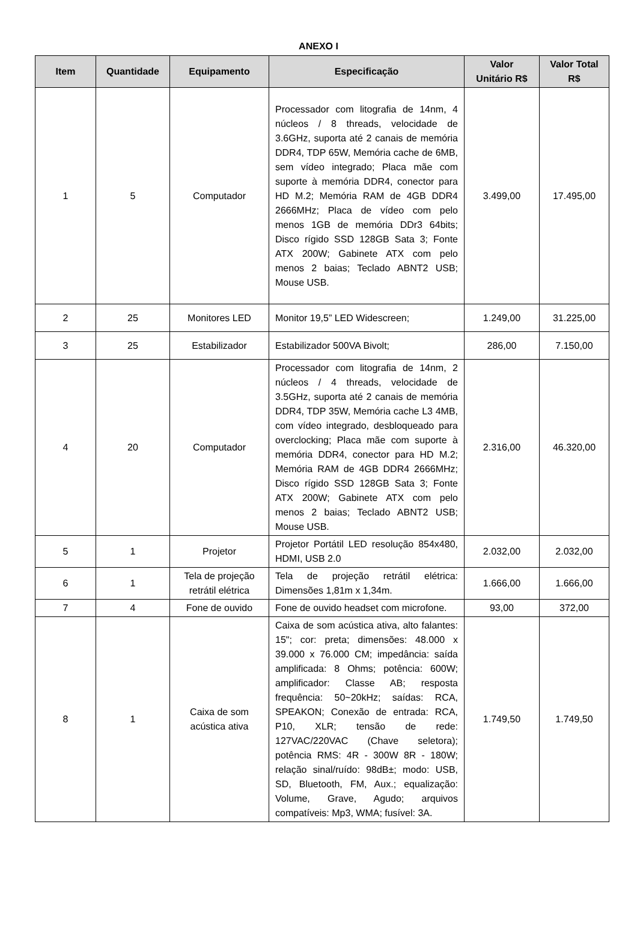ANEXO I
| Item | Quantidade | Equipamento | Especificação | Valor Unitário R$ | Valor Total R$ |
| --- | --- | --- | --- | --- | --- |
| 1 | 5 | Computador | Processador com litografia de 14nm, 4 núcleos / 8 threads, velocidade de 3.6GHz, suporta até 2 canais de memória DDR4, TDP 65W, Memória cache de 6MB, sem vídeo integrado; Placa mãe com suporte à memória DDR4, conector para HD M.2; Memória RAM de 4GB DDR4 2666MHz; Placa de vídeo com pelo menos 1GB de memória DDr3 64bits; Disco rígido SSD 128GB Sata 3; Fonte ATX 200W; Gabinete ATX com pelo menos 2 baias; Teclado ABNT2 USB; Mouse USB. | 3.499,00 | 17.495,00 |
| 2 | 25 | Monitores LED | Monitor 19,5” LED Widescreen; | 1.249,00 | 31.225,00 |
| 3 | 25 | Estabilizador | Estabilizador 500VA Bivolt; | 286,00 | 7.150,00 |
| 4 | 20 | Computador | Processador com litografia de 14nm, 2 núcleos / 4 threads, velocidade de 3.5GHz, suporta até 2 canais de memória DDR4, TDP 35W, Memória cache L3 4MB, com vídeo integrado, desbloqueado para overclocking; Placa mãe com suporte à memória DDR4, conector para HD M.2; Memória RAM de 4GB DDR4 2666MHz; Disco rígido SSD 128GB Sata 3; Fonte ATX 200W; Gabinete ATX com pelo menos 2 baias; Teclado ABNT2 USB; Mouse USB. | 2.316,00 | 46.320,00 |
| 5 | 1 | Projetor | Projetor Portátil LED resolução 854x480, HDMI, USB 2.0 | 2.032,00 | 2.032,00 |
| 6 | 1 | Tela de projeção retrátil elétrica | Tela de projeção retrátil elétrica: Dimensões 1,81m x 1,34m. | 1.666,00 | 1.666,00 |
| 7 | 4 | Fone de ouvido | Fone de ouvido headset com microfone. | 93,00 | 372,00 |
| 8 | 1 | Caixa de som acústica ativa | Caixa de som acústica ativa, alto falantes: 15"; cor: preta; dimensões: 48.000 x 39.000 x 76.000 CM; impedância: saída amplificada: 8 Ohms; potência: 600W; amplificador: Classe AB; resposta frequência: 50~20kHz; saídas: RCA, SPEAKON; Conexão de entrada: RCA, P10, XLR; tensão de rede: 127VAC/220VAC (Chave seletora); potência RMS: 4R - 300W 8R - 180W; relação sinal/ruído: 98dB±; modo: USB, SD, Bluetooth, FM, Aux.; equalização: Volume, Grave, Agudo; arquivos compatíveis: Mp3, WMA; fusível: 3A. | 1.749,50 | 1.749,50 |